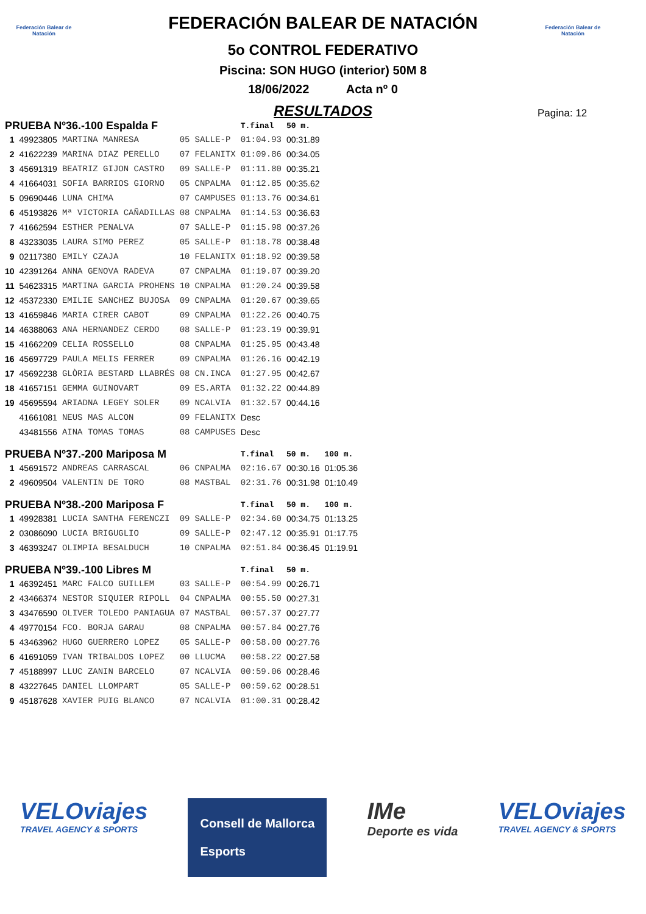Federación Balear de Natación
Federación Balear de Natación
FEDERACIÓN BALEAR DE NATACIÓN
5o CONTROL FEDERATIVO
Piscina: SON HUGO (interior) 50M 8
18/06/2022 Acta nº 0
RESULTADOS
Pagina: 12
| PRUEBA Nº36.-100 Espalda F | | | | | T.final | 50 m. | |
| --- | --- | --- | --- | --- | --- | --- | --- |
| 1 | 49923805 | MARTINA MANRESA | 05 | SALLE-P | 01:04.93 | 00:31.89 | |
| 2 | 41622239 | MARINA DIAZ PERELLO | 07 | FELANITX | 01:09.86 | 00:34.05 | |
| 3 | 45691319 | BEATRIZ GIJON CASTRO | 09 | SALLE-P | 01:11.80 | 00:35.21 | |
| 4 | 41664031 | SOFIA BARRIOS GIORNO | 05 | CNPALMA | 01:12.85 | 00:35.62 | |
| 5 | 09690446 | LUNA CHIMA | 07 | CAMPUSES | 01:13.76 | 00:34.61 | |
| 6 | 45193826 | Mª VICTORIA CAÑADILLAS | 08 | CNPALMA | 01:14.53 | 00:36.63 | |
| 7 | 41662594 | ESTHER PENALVA | 07 | SALLE-P | 01:15.98 | 00:37.26 | |
| 8 | 43233035 | LAURA SIMO PEREZ | 05 | SALLE-P | 01:18.78 | 00:38.48 | |
| 9 | 02117380 | EMILY CZAJA | 10 | FELANITX | 01:18.92 | 00:39.58 | |
| 10 | 42391264 | ANNA GENOVA RADEVA | 07 | CNPALMA | 01:19.07 | 00:39.20 | |
| 11 | 54623315 | MARTINA GARCIA PROHENS | 10 | CNPALMA | 01:20.24 | 00:39.58 | |
| 12 | 45372330 | EMILIE SANCHEZ BUJOSA | 09 | CNPALMA | 01:20.67 | 00:39.65 | |
| 13 | 41659846 | MARIA CIRER CABOT | 09 | CNPALMA | 01:22.26 | 00:40.75 | |
| 14 | 46388063 | ANA HERNANDEZ CERDO | 08 | SALLE-P | 01:23.19 | 00:39.91 | |
| 15 | 41662209 | CELIA ROSSELLO | 08 | CNPALMA | 01:25.95 | 00:43.48 | |
| 16 | 45697729 | PAULA MELIS FERRER | 09 | CNPALMA | 01:26.16 | 00:42.19 | |
| 17 | 45692238 | GLÒRIA BESTARD LLABRÉS | 08 | CN.INCA | 01:27.95 | 00:42.67 | |
| 18 | 41657151 | GEMMA GUINOVART | 09 | ES.ARTA | 01:32.22 | 00:44.89 | |
| 19 | 45695594 | ARIADNA LEGEY SOLER | 09 | NCALVIA | 01:32.57 | 00:44.16 | |
| | 41661081 | NEUS MAS ALCON | 09 | FELANITX | Desc | | |
| | 43481556 | AINA TOMAS TOMAS | 08 | CAMPUSES | Desc | | |
| PRUEBA Nº37.-200 Mariposa M | | | | | T.final | 50 m. | 100 m. |
| 1 | 45691572 | ANDREAS CARRASCAL | 06 | CNPALMA | 02:16.67 | 00:30.16 | 01:05.36 |
| 2 | 49609504 | VALENTIN DE TORO | 08 | MASTBAL | 02:31.76 | 00:31.98 | 01:10.49 |
| PRUEBA Nº38.-200 Mariposa F | | | | | T.final | 50 m. | 100 m. |
| 1 | 49928381 | LUCIA SANTHA FERENCZI | 09 | SALLE-P | 02:34.60 | 00:34.75 | 01:13.25 |
| 2 | 03086090 | LUCIA BRIGUGLIO | 09 | SALLE-P | 02:47.12 | 00:35.91 | 01:17.75 |
| 3 | 46393247 | OLIMPIA BESALDUCH | 10 | CNPALMA | 02:51.84 | 00:36.45 | 01:19.91 |
| PRUEBA Nº39.-100 Libres M | | | | | T.final | 50 m. | |
| 1 | 46392451 | MARC FALCO GUILLEM | 03 | SALLE-P | 00:54.99 | 00:26.71 | |
| 2 | 43466374 | NESTOR SIQUIER RIPOLL | 04 | CNPALMA | 00:55.50 | 00:27.31 | |
| 3 | 43476590 | OLIVER TOLEDO PANIAGUA | 07 | MASTBAL | 00:57.37 | 00:27.77 | |
| 4 | 49770154 | FCO. BORJA GARAU | 08 | CNPALMA | 00:57.84 | 00:27.76 | |
| 5 | 43463962 | HUGO GUERRERO LOPEZ | 05 | SALLE-P | 00:58.00 | 00:27.76 | |
| 6 | 41691059 | IVAN TRIBALDOS LOPEZ | 00 | LLUCMA | 00:58.22 | 00:27.58 | |
| 7 | 45188997 | LLUC ZANIN BARCELO | 07 | NCALVIA | 00:59.06 | 00:28.46 | |
| 8 | 43227645 | DANIEL LLOMPART | 05 | SALLE-P | 00:59.62 | 00:28.51 | |
| 9 | 45187628 | XAVIER PUIG BLANCO | 07 | NCALVIA | 01:00.31 | 00:28.42 | |
VELOviajes
TRAVEL AGENCY & SPORTS
Consell de Mallorca
Esports
IMe
Deporte es vida
VELOviajes
TRAVEL AGENCY & SPORTS